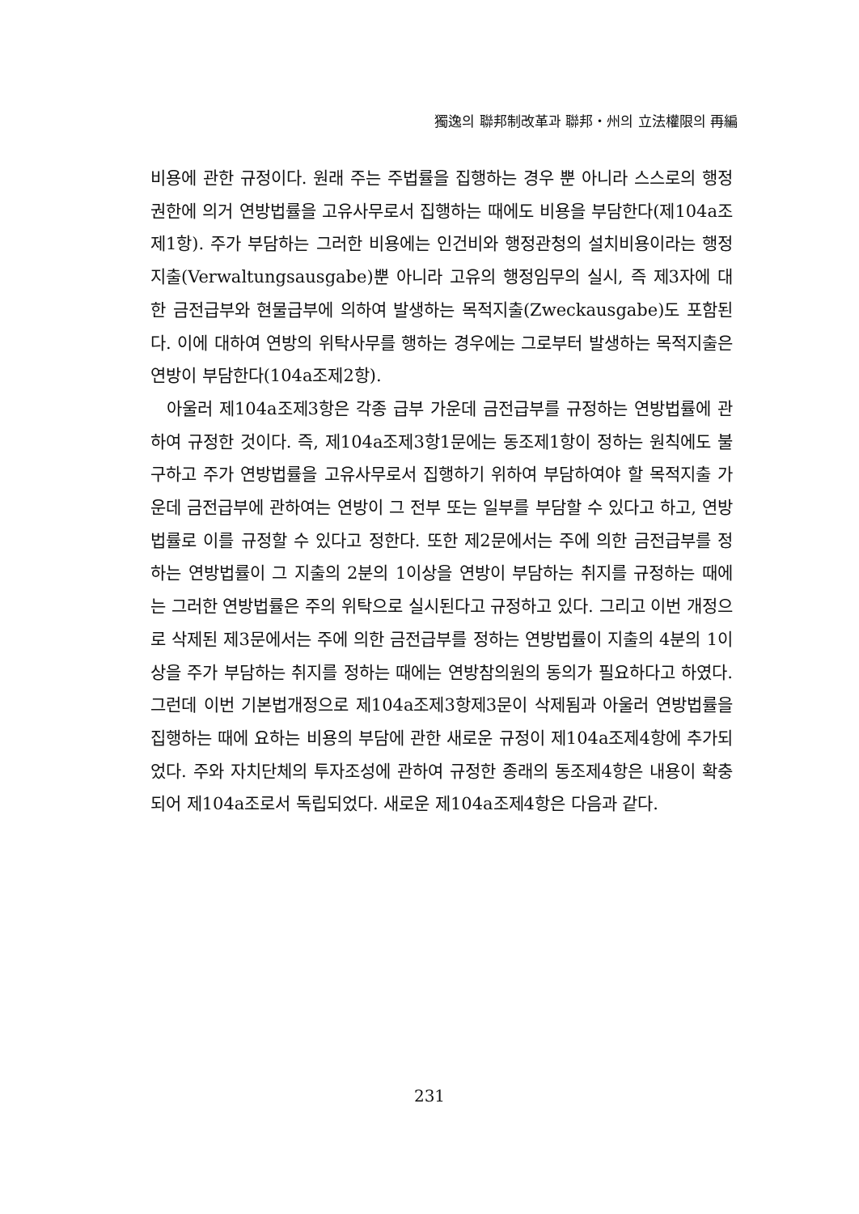獨逸의 聯邦制改革과 聯邦・州의 立法權限의 再編
비용에 관한 규정이다. 원래 주는 주법률을 집행하는 경우 뿐 아니라 스스로의 행정권한에 의거 연방법률을 고유사무로서 집행하는 때에도 비용을 부담한다(제104a조제1항). 주가 부담하는 그러한 비용에는 인건비와 행정관청의 설치비용이라는 행정지출(Verwaltungsausgabe)뿐 아니라 고유의 행정임무의 실시, 즉 제3자에 대한 금전급부와 현물급부에 의하여 발생하는 목적지출(Zweckausgabe)도 포함된다. 이에 대하여 연방의 위탁사무를 행하는 경우에는 그로부터 발생하는 목적지출은 연방이 부담한다(104a조제2항).
아울러 제104a조제3항은 각종 급부 가운데 금전급부를 규정하는 연방법률에 관하여 규정한 것이다. 즉, 제104a조제3항1문에는 동조제1항이 정하는 원칙에도 불구하고 주가 연방법률을 고유사무로서 집행하기 위하여 부담하여야 할 목적지출 가운데 금전급부에 관하여는 연방이 그 전부 또는 일부를 부담할 수 있다고 하고, 연방법률로 이를 규정할 수 있다고 정한다. 또한 제2문에서는 주에 의한 금전급부를 정하는 연방법률이 그 지출의 2분의 1이상을 연방이 부담하는 취지를 규정하는 때에는 그러한 연방법률은 주의 위탁으로 실시된다고 규정하고 있다. 그리고 이번 개정으로 삭제된 제3문에서는 주에 의한 금전급부를 정하는 연방법률이 지출의 4분의 1이상을 주가 부담하는 취지를 정하는 때에는 연방참의원의 동의가 필요하다고 하였다. 그런데 이번 기본법개정으로 제104a조제3항제3문이 삭제됨과 아울러 연방법률을 집행하는 때에 요하는 비용의 부담에 관한 새로운 규정이 제104a조제4항에 추가되었다. 주와 자치단체의 투자조성에 관하여 규정한 종래의 동조제4항은 내용이 확충되어 제104a조로서 독립되었다. 새로운 제104a조제4항은 다음과 같다.
231